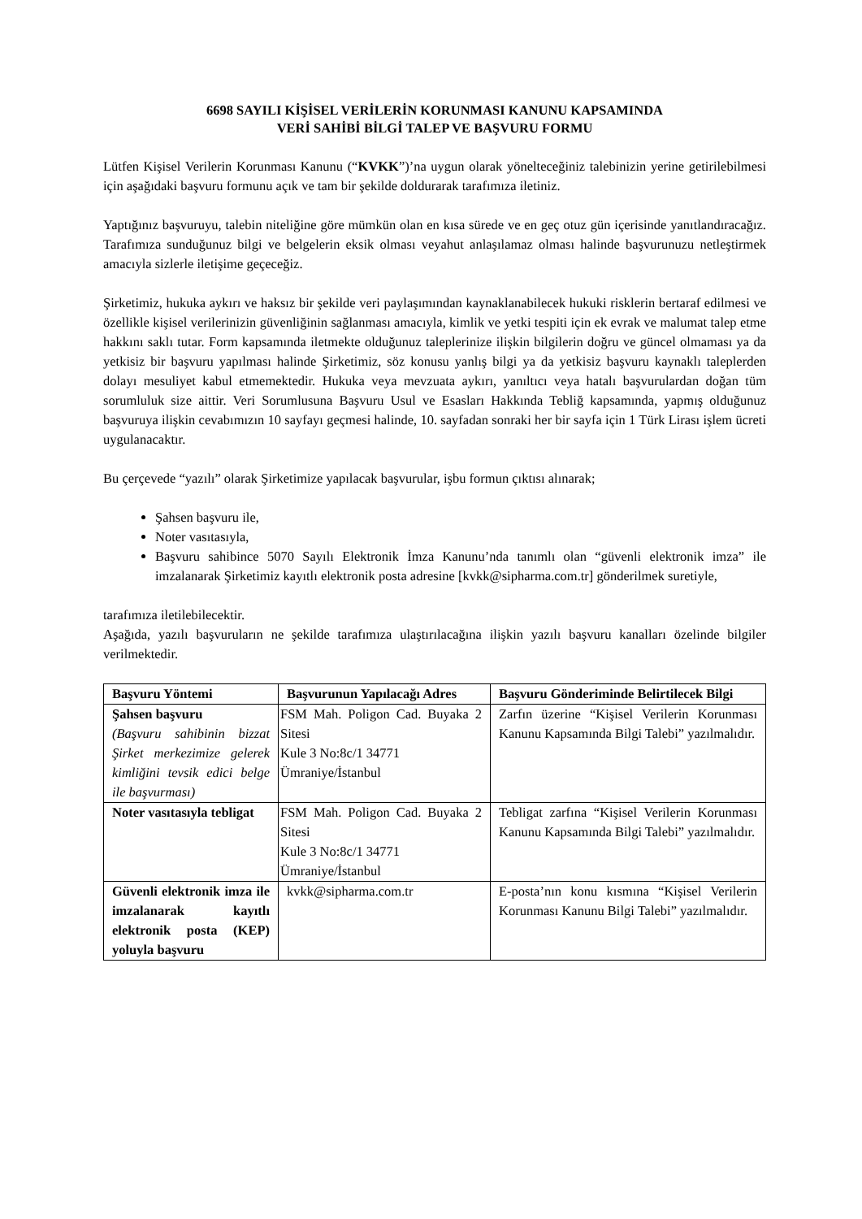6698 SAYILI KİŞİSEL VERİLERİN KORUNMASI KANUNU KAPSAMINDA
VERİ SAHİBİ BİLGİ TALEP VE BAŞVURU FORMU
Lütfen Kişisel Verilerin Korunması Kanunu (“KVKK”)’na uygun olarak yönelteceğiniz talebinizin yerine getirilebilmesi için aşağıdaki başvuru formunu açık ve tam bir şekilde doldurarak tarafımıza iletiniz.
Yaptığınız başvuruyu, talebin niteliğine göre mümkün olan en kısa sürede ve en geç otuz gün içerisinde yanıtlandıracağız. Tarafımıza sunduğunuz bilgi ve belgelerin eksik olması veyahut anlaşılamaz olması halinde başvurunuzu netleştirmek amacıyla sizlerle iletişime geçeceğiz.
Şirketimiz, hukuka aykırı ve haksız bir şekilde veri paylaşımından kaynaklanabilecek hukuki risklerin bertaraf edilmesi ve özellikle kişisel verilerinizin güvenliğinin sağlanması amacıyla, kimlik ve yetki tespiti için ek evrak ve malumat talep etme hakkını saklı tutar. Form kapsamında iletmekte olduğunuz taleplerinize ilişkin bilgilerin doğru ve güncel olmaması ya da yetkisiz bir başvuru yapılması halinde Şirketimiz, söz konusu yanlış bilgi ya da yetkisiz başvuru kaynaklı taleplerden dolayı mesuliyet kabul etmemektedir. Hukuka veya mevzuata aykırı, yanıltıcı veya hatalı başvurulardan doğan tüm sorumluluk size aittir. Veri Sorumlusuna Başvuru Usul ve Esasları Hakkında Tebliğ kapsamında, yapmış olduğunuz başvuruya ilişkin cevabımızın 10 sayfayı geçmesi halinde, 10. sayfadan sonraki her bir sayfa için 1 Türk Lirası işlem ücreti uygulanacaktır.
Bu çerçevede “yazılı” olarak Şirketimize yapılacak başvurular, işbu formun çıktısı alınarak;
Şahsen başvuru ile,
Noter vasıtasıyla,
Başvuru sahibince 5070 Sayılı Elektronik İmza Kanunu’nda tanımlı olan “güvenli elektronik imza” ile imzalanarak Şirketimiz kayıtlı elektronik posta adresine [kvkk@sipharma.com.tr] gönderilmek suretiyle,
tarafımıza iletilebilecektir.
Aşağıda, yazılı başvuruların ne şekilde tarafımıza ulaştırılacağına ilişkin yazılı başvuru kanalları özelinde bilgiler verilmektedir.
| Başvuru Yöntemi | Başvurunun Yapılacağı Adres | Başvuru Gönderiminde Belirtilecek Bilgi |
| --- | --- | --- |
| Şahsen başvuru (Başvuru sahibinin bizzat Şirket merkezimize gelerek kimliğini tevsik edici belge ile başvurması) | FSM Mah. Poligon Cad. Buyaka 2 Sitesi Kule 3 No:8c/1 34771 Ümraniye/İstanbul | Zarfın üzerine “Kişisel Verilerin Korunması Kanunu Kapsamında Bilgi Talebi” yazılmalıdır. |
| Noter vasıtasıyla tebligat | FSM Mah. Poligon Cad. Buyaka 2 Sitesi Kule 3 No:8c/1 34771 Ümraniye/İstanbul | Tebligat zarfına “Kişisel Verilerin Korunması Kanunu Kapsamında Bilgi Talebi” yazılmalıdır. |
| Güvenli elektronik imza ile imzalanarak kayıtlı elektronik posta (KEP) yoluyla başvuru | kvkk@sipharma.com.tr | E-posta’nın konu kısmına “Kişisel Verilerin Korunması Kanunu Bilgi Talebi” yazılmalıdır. |